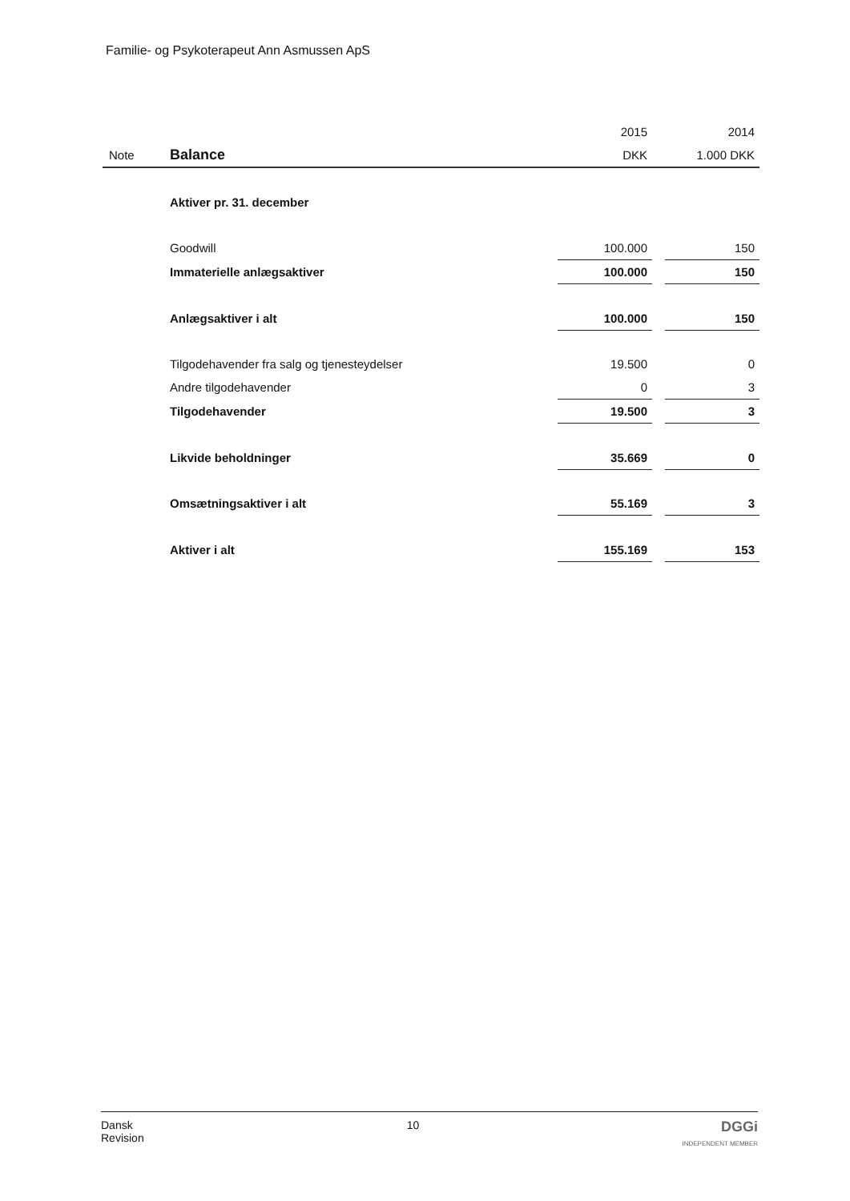Familie- og Psykoterapeut Ann Asmussen ApS
| | | 2015 | | 2014 |
| Note | Balance | DKK | | 1.000 DKK |
| | Aktiver pr. 31. december | | | |
| | Goodwill | 100.000 | | 150 |
| | Immaterielle anlægsaktiver | 100.000 | | 150 |
| | Anlægsaktiver i alt | 100.000 | | 150 |
| | Tilgodehavender fra salg og tjenesteydelser | 19.500 | | 0 |
| | Andre tilgodehavender | 0 | | 3 |
| | Tilgodehavender | 19.500 | | 3 |
| | Likvide beholdninger | 35.669 | | 0 |
| | Omsætningsaktiver i alt | 55.169 | | 3 |
| | Aktiver i alt | 155.169 | | 153 |
Dansk
Revision
10
DGGi
INDEPENDENT MEMBER